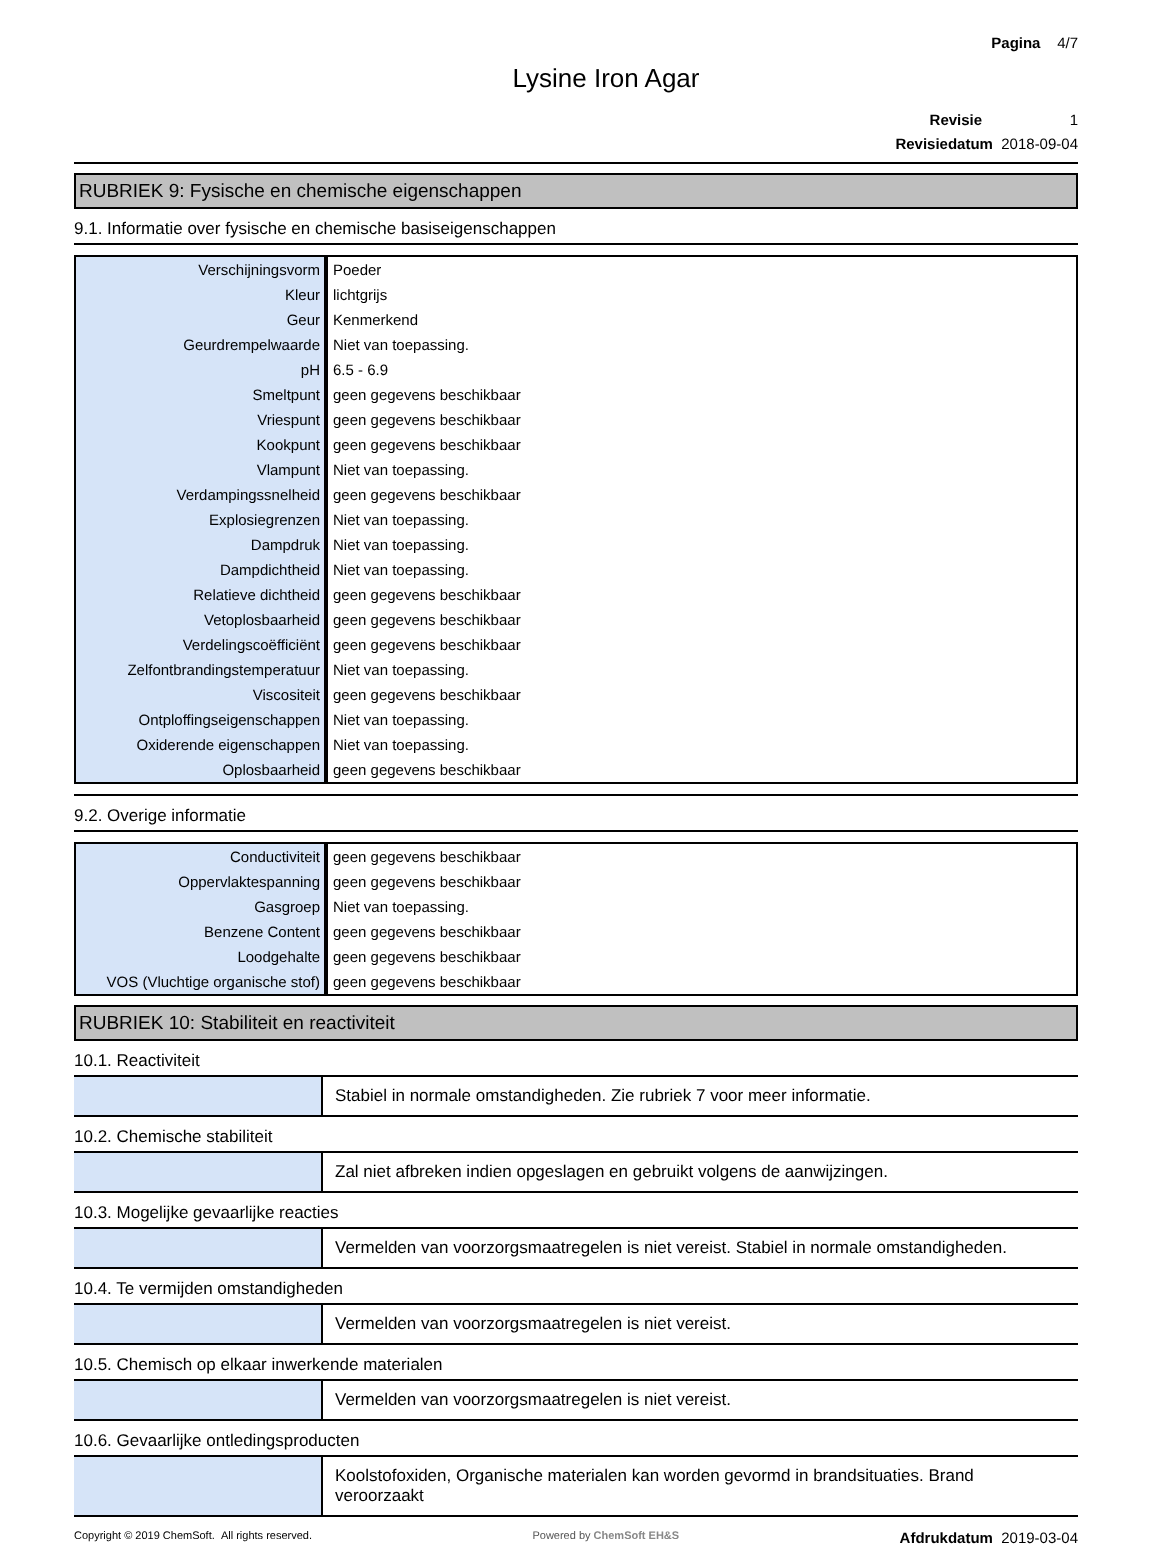Pagina 4/7
Lysine Iron Agar
Revisie 1
Revisiedatum 2018-09-04
RUBRIEK 9: Fysische en chemische eigenschappen
9.1. Informatie over fysische en chemische basiseigenschappen
| Verschijningsvorm | Poeder |
| Kleur | lichtgrijs |
| Geur | Kenmerkend |
| Geurdrempelwaarde | Niet van toepassing. |
| pH | 6.5 - 6.9 |
| Smeltpunt | geen gegevens beschikbaar |
| Vriespunt | geen gegevens beschikbaar |
| Kookpunt | geen gegevens beschikbaar |
| Vlampunt | Niet van toepassing. |
| Verdampingssnelheid | geen gegevens beschikbaar |
| Explosiegrenzen | Niet van toepassing. |
| Dampdruk | Niet van toepassing. |
| Dampdichtheid | Niet van toepassing. |
| Relatieve dichtheid | geen gegevens beschikbaar |
| Vetoplosbaarheid | geen gegevens beschikbaar |
| Verdelingscoëfficiënt | geen gegevens beschikbaar |
| Zelfontbrandingstemperatuur | Niet van toepassing. |
| Viscositeit | geen gegevens beschikbaar |
| Ontploffingseigenschappen | Niet van toepassing. |
| Oxiderende eigenschappen | Niet van toepassing. |
| Oplosbaarheid | geen gegevens beschikbaar |
9.2. Overige informatie
| Conductiviteit | geen gegevens beschikbaar |
| Oppervlaktespanning | geen gegevens beschikbaar |
| Gasgroep | Niet van toepassing. |
| Benzene Content | geen gegevens beschikbaar |
| Loodgehalte | geen gegevens beschikbaar |
| VOS (Vluchtige organische stof) | geen gegevens beschikbaar |
RUBRIEK 10: Stabiliteit en reactiviteit
10.1. Reactiviteit
| | Stabiel in normale omstandigheden. Zie rubriek 7 voor meer informatie. |
10.2. Chemische stabiliteit
| | Zal niet afbreken indien opgeslagen en gebruikt volgens de aanwijzingen. |
10.3. Mogelijke gevaarlijke reacties
| | Vermelden van voorzorgsmaatregelen is niet vereist. Stabiel in normale omstandigheden. |
10.4. Te vermijden omstandigheden
| | Vermelden van voorzorgsmaatregelen is niet vereist. |
10.5. Chemisch op elkaar inwerkende materialen
| | Vermelden van voorzorgsmaatregelen is niet vereist. |
10.6. Gevaarlijke ontledingsproducten
| | Koolstofoxiden, Organische materialen kan worden gevormd in brandsituaties. Brand veroorzaakt |
Copyright © 2019 ChemSoft. All rights reserved. Powered by ChemSoft EH&S Afdrukdatum 2019-03-04